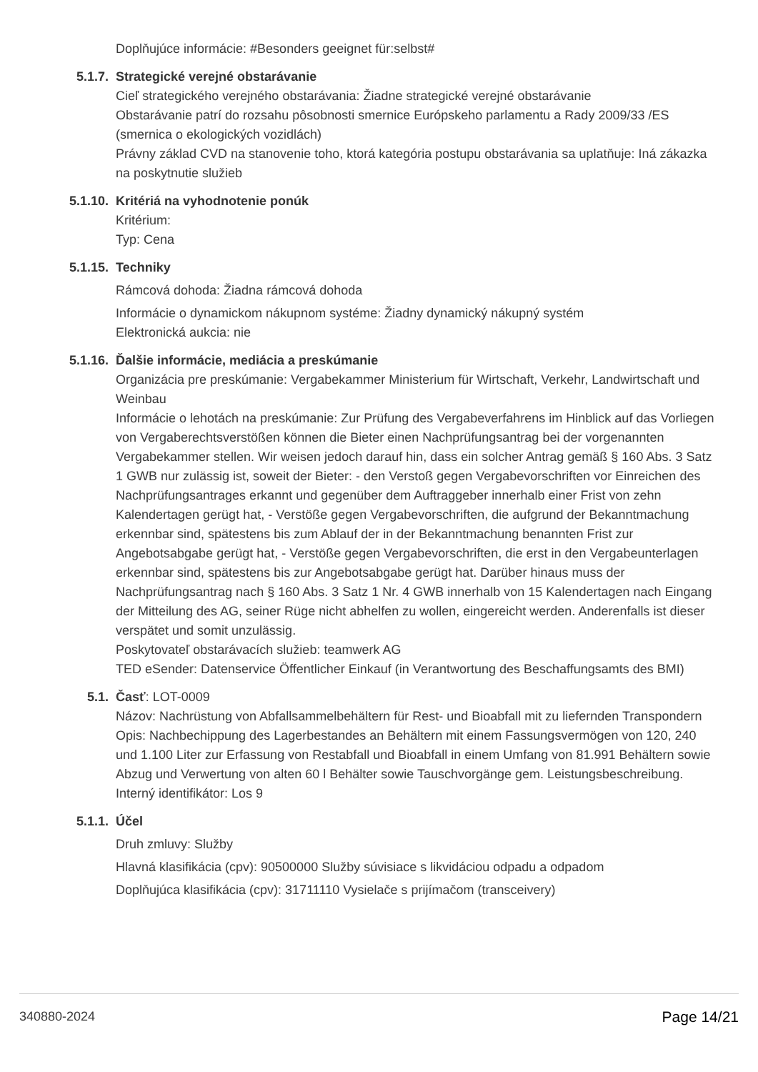Doplňujúce informácie: #Besonders geeignet für:selbst#
5.1.7. Strategické verejné obstarávanie
Cieľ strategického verejného obstarávania: Žiadne strategické verejné obstarávanie
Obstarávanie patrí do rozsahu pôsobnosti smernice Európskeho parlamentu a Rady 2009/33 /ES (smernica o ekologických vozidlách)
Právny základ CVD na stanovenie toho, ktorá kategória postupu obstarávania sa uplatňuje: Iná zákazka na poskytnutie služieb
5.1.10. Kritériá na vyhodnotenie ponúk
Kritérium:
Typ: Cena
5.1.15. Techniky
Rámcová dohoda: Žiadna rámcová dohoda
Informácie o dynamickom nákupnom systéme: Žiadny dynamický nákupný systém
Elektronická aukcia: nie
5.1.16. Ďalšie informácie, mediácia a preskúmanie
Organizácia pre preskúmanie: Vergabekammer Ministerium für Wirtschaft, Verkehr, Landwirtschaft und Weinbau
Informácie o lehotách na preskúmanie: Zur Prüfung des Vergabeverfahrens im Hinblick auf das Vorliegen von Vergaberechtsverstößen können die Bieter einen Nachprüfungsantrag bei der vorgenannten Vergabekammer stellen. Wir weisen jedoch darauf hin, dass ein solcher Antrag gemäß § 160 Abs. 3 Satz 1 GWB nur zulässig ist, soweit der Bieter: - den Verstoß gegen Vergabevorschriften vor Einreichen des Nachprüfungsantrages erkannt und gegenüber dem Auftraggeber innerhalb einer Frist von zehn Kalendertagen gerügt hat, - Verstöße gegen Vergabevorschriften, die aufgrund der Bekanntmachung erkennbar sind, spätestens bis zum Ablauf der in der Bekanntmachung benannten Frist zur Angebotsabgabe gerügt hat, - Verstöße gegen Vergabevorschriften, die erst in den Vergabeunterlagen erkennbar sind, spätestens bis zur Angebotsabgabe gerügt hat. Darüber hinaus muss der Nachprüfungsantrag nach § 160 Abs. 3 Satz 1 Nr. 4 GWB innerhalb von 15 Kalendertagen nach Eingang der Mitteilung des AG, seiner Rüge nicht abhelfen zu wollen, eingereicht werden. Anderenfalls ist dieser verspätet und somit unzulässig.
Poskytovateľ obstarávacích služieb: teamwerk AG
TED eSender: Datenservice Öffentlicher Einkauf (in Verantwortung des Beschaffungsamts des BMI)
5.1. Časť: LOT-0009
Názov: Nachrüstung von Abfallsammelbehältern für Rest- und Bioabfall mit zu liefernden Transpondern
Opis: Nachbechippung des Lagerbestandes an Behältern mit einem Fassungsvermögen von 120, 240 und 1.100 Liter zur Erfassung von Restabfall und Bioabfall in einem Umfang von 81.991 Behältern sowie Abzug und Verwertung von alten 60 l Behälter sowie Tauschvorgänge gem. Leistungsbeschreibung.
Interný identifikátor: Los 9
5.1.1. Účel
Druh zmluvy: Služby
Hlavná klasifikácia (cpv): 90500000 Služby súvisiace s likvidáciou odpadu a odpadom
Doplňujúca klasifikácia (cpv): 31711110 Vysielače s prijímačom (transceivery)
340880-2024 Page 14/21